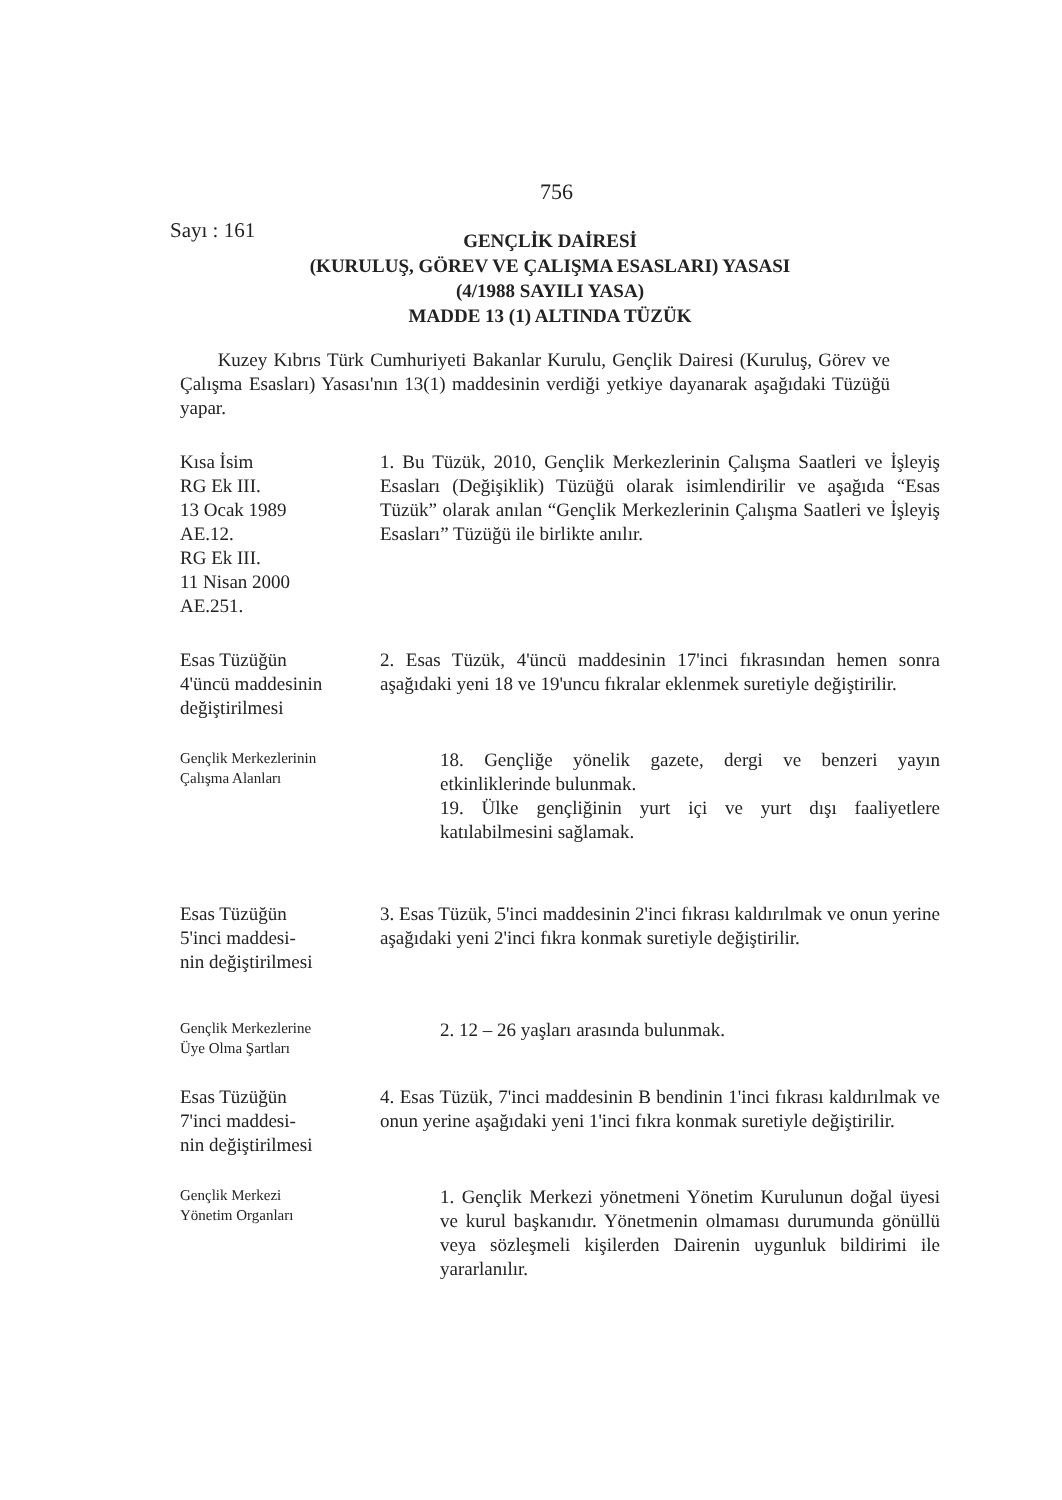756
Sayı : 161
GENÇLİK DAİRESİ
(KURULUŞ, GÖREV VE ÇALIŞMA ESASLARI) YASASI
(4/1988 SAYILI YASA)
MADDE 13 (1) ALTINDA TÜZÜK
Kuzey Kıbrıs Türk Cumhuriyeti Bakanlar Kurulu, Gençlik Dairesi (Kuruluş, Görev ve Çalışma Esasları) Yasası'nın 13(1) maddesinin verdiği yetkiye dayanarak aşağıdaki Tüzüğü yapar.
Kısa İsim
RG Ek III.
13 Ocak 1989
AE.12.
RG Ek III.
11 Nisan 2000
AE.251.
1. Bu Tüzük, 2010, Gençlik Merkezlerinin Çalışma Saatleri ve İşleyiş Esasları (Değişiklik) Tüzüğü olarak isimlendirilir ve aşağıda “Esas Tüzük” olarak anılan “Gençlik Merkezlerinin Çalışma Saatleri ve İşleyiş Esasları” Tüzüğü ile birlikte anılır.
Esas Tüzüğün
4'üncü maddesinin
değiştirilmesi
2. Esas Tüzük, 4'üncü maddesinin 17'inci fıkrasından hemen sonra aşağıdaki yeni 18 ve 19'uncu fıkralar eklenmek suretiyle değiştirilir.
Gençlik Merkezlerinin
Çalışma Alanları
18. Gençliğe yönelik gazete, dergi ve benzeri yayın etkinliklerinde bulunmak.
19. Ülke gençliğinin yurt içi ve yurt dışı faaliyetlere katılabilmesini sağlamak.
Esas Tüzüğün
5'inci maddesi-
nin değiştirilmesi
3. Esas Tüzük, 5'inci maddesinin 2'inci fıkrası kaldırılmak ve onun yerine aşağıdaki yeni 2'inci fıkra konmak suretiyle değiştirilir.
Gençlik Merkezlerine
Üye Olma Şartları
2. 12 – 26 yaşları arasında bulunmak.
Esas Tüzüğün
7'inci maddesi-
nin değiştirilmesi
4. Esas Tüzük, 7'inci maddesinin B bendinin 1'inci fıkrası kaldırılmak ve onun yerine aşağıdaki yeni 1'inci fıkra konmak suretiyle değiştirilir.
Gençlik Merkezi
Yönetim Organları
1. Gençlik Merkezi yönetmeni Yönetim Kurulunun doğal üyesi ve kurul başkanıdır. Yönetmenin olmaması durumunda gönüllü veya sözleşmeli kişilerden Dairenin uygunluk bildirimi ile yararlanılır.